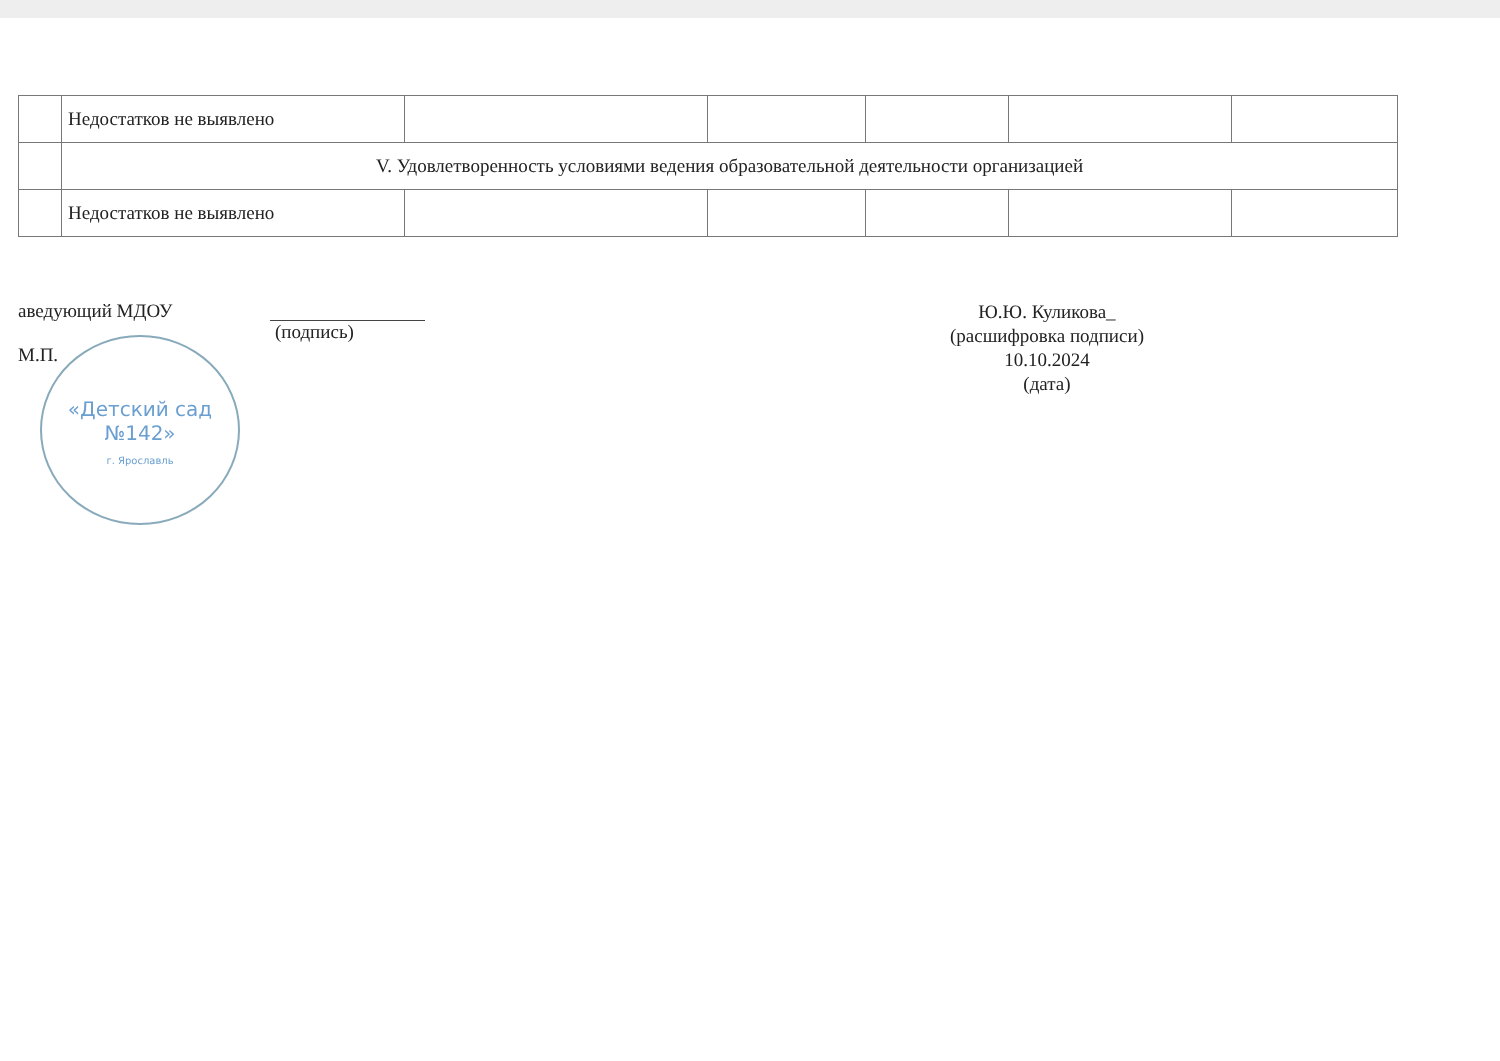| | Недостатков не выявлено | | | | | |
| | V. Удовлетворенность условиями ведения образовательной деятельности организацией | | | | | |
| | Недостатков не выявлено | | | | | |
аведующий МДОУ
М.П.
(подпись)
Ю.Ю. Куликова_
(расшифровка подписи)
10.10.2024
(дата)
«Детский сад
№142»
г. Ярославль